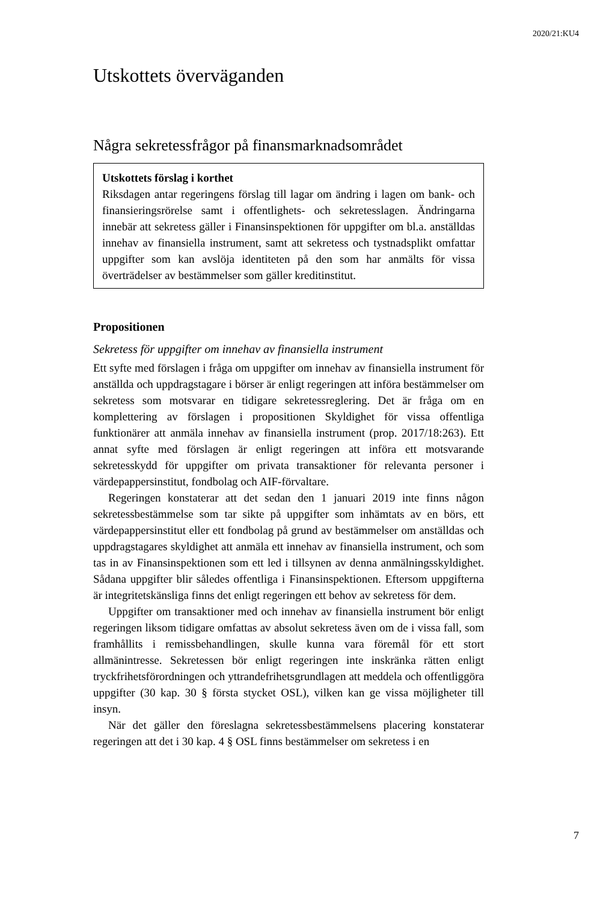2020/21:KU4
Utskottets överväganden
Några sekretessfrågor på finansmarknadsområdet
Utskottets förslag i korthet
Riksdagen antar regeringens förslag till lagar om ändring i lagen om bank- och finansieringsrörelse samt i offentlighets- och sekretess­lagen. Ändringarna innebär att sekretess gäller i Finansinspektionen för uppgifter om bl.a. anställdas innehav av finansiella instrument, samt att sekretess och tystnadsplikt omfattar uppgifter som kan avslöja identiteten på den som har anmälts för vissa överträdelser av bestämmelser som gäller kreditinstitut.
Propositionen
Sekretess för uppgifter om innehav av finansiella instrument
Ett syfte med förslagen i fråga om uppgifter om innehav av finansiella instrument för anställda och uppdragstagare i börser är enligt regeringen att införa bestämmelser om sekretess som motsvarar en tidigare sekretess­reglering. Det är fråga om en komplettering av förslagen i propositionen Skyldighet för vissa offentliga funktionärer att anmäla innehav av finansiella instrument (prop. 2017/18:263). Ett annat syfte med förslagen är enligt regeringen att införa ett motsvarande sekretesskydd för uppgifter om privata transaktioner för relevanta personer i värdepappersinstitut, fondbolag och AIF-förvaltare.
Regeringen konstaterar att det sedan den 1 januari 2019 inte finns någon sekretessbestämmelse som tar sikte på uppgifter som inhämtats av en börs, ett värdepappersinstitut eller ett fondbolag på grund av bestämmelser om anställdas och uppdragstagares skyldighet att anmäla ett innehav av finansiella instrument, och som tas in av Finansinspektionen som ett led i tillsynen av denna anmälningsskyldighet. Sådana uppgifter blir således offentliga i Finansinspektionen. Eftersom uppgifterna är integritetskänsliga finns det enligt regeringen ett behov av sekretess för dem.
Uppgifter om transaktioner med och innehav av finansiella instrument bör enligt regeringen liksom tidigare omfattas av absolut sekretess även om de i vissa fall, som framhållits i remissbehandlingen, skulle kunna vara föremål för ett stort allmänintresse. Sekretessen bör enligt regeringen inte inskränka rätten enligt tryckfrihetsförordningen och yttrandefrihetsgrundlagen att meddela och offentliggöra uppgifter (30 kap. 30 § första stycket OSL), vilken kan ge vissa möjligheter till insyn.
När det gäller den föreslagna sekretessbestämmelsens placering konstaterar regeringen att det i 30 kap. 4 § OSL finns bestämmelser om sekretess i en
7